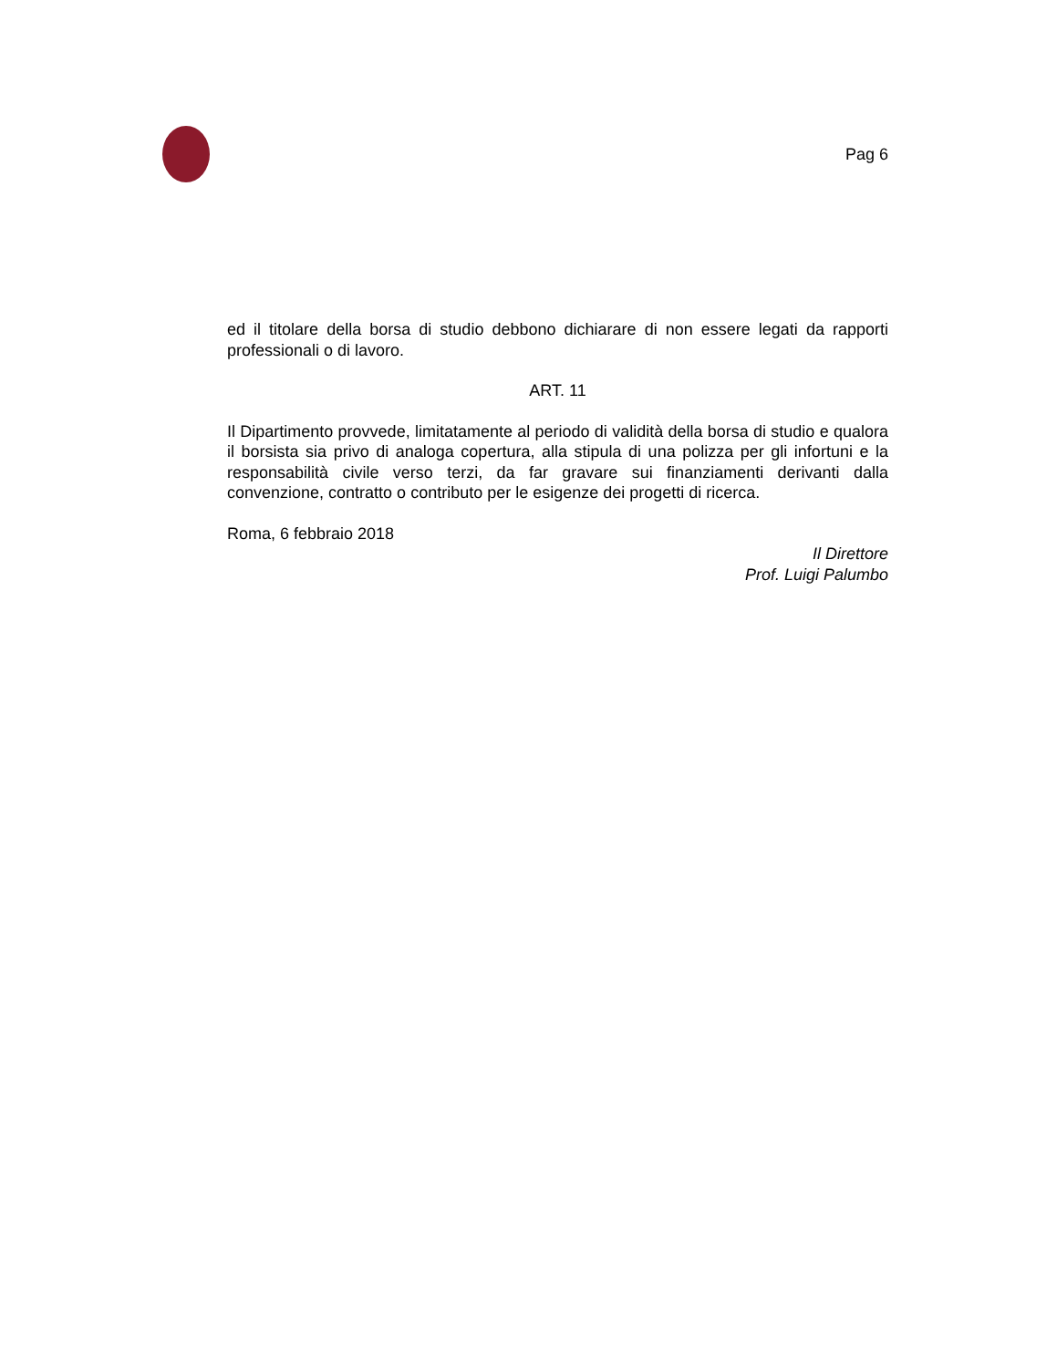Pag 6
ed il titolare della borsa di studio debbono dichiarare di non essere legati da rapporti professionali o di lavoro.
ART. 11
Il Dipartimento provvede, limitatamente al periodo di validità della borsa di studio e qualora il borsista sia privo di analoga copertura, alla stipula di una polizza per gli infortuni e la responsabilità civile verso terzi, da far gravare sui finanziamenti derivanti dalla convenzione, contratto o contributo per le esigenze dei progetti di ricerca.
Roma, 6 febbraio 2018
Il Direttore
Prof. Luigi Palumbo